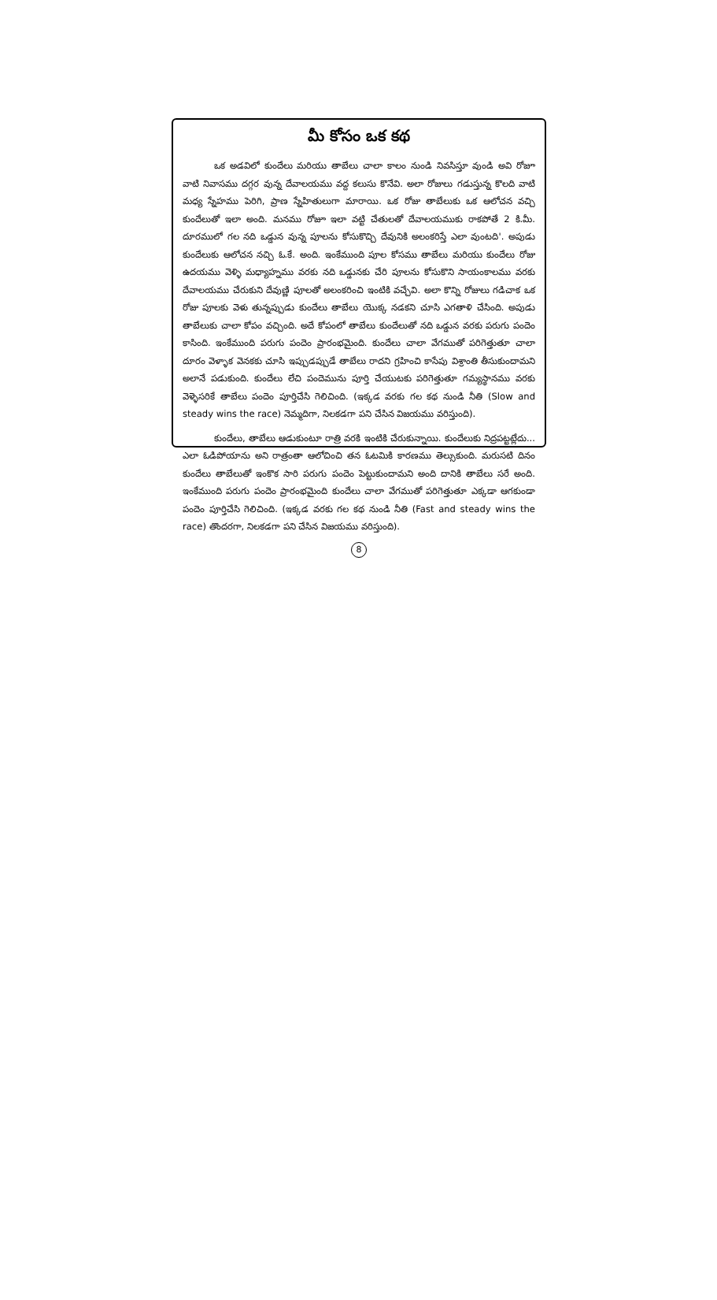మీ కోసం ఒక కథ
ఒక అడవిలో కుందేలు మరియు తాబేలు చాలా కాలం నుండి నివసిస్తూ వుండి అవి రోజూ వాటి నివాసము దగ్గర వున్న దేవాలయము వద్ద కలుసు కొనేవి. అలా రోజులు గడుస్తున్న కొలది వాటి మధ్య స్నేహము పెరిగి, ప్రాణ స్నేహితులుగా మారాయి. ఒక రోజు తాబేలుకు ఒక ఆలోచన వచ్చి కుందేలుతో ఇలా అంది. మనము రోజూ ఇలా వట్టి చేతులతో దేవాలయముకు రాకపోతే 2 కి.మీ. దూరములో గల నది ఒడ్డున వున్న పూలను కోసుకొచ్చి దేవునికి అలంకరిస్తే ఎలా వుంటది'. అపుడు కుందేలుకు ఆలోచన నచ్చి ఓ.కే. అంది. ఇంకేముంది పూల కోసము తాబేలు మరియు కుందేలు రోజు ఉదయము వెళ్ళి మధ్యాహ్నము వరకు నది ఒడ్డునకు చేరి పూలను కోసుకొని సాయంకాలము వరకు దేవాలయము చేరుకుని దేవుణ్ణి పూలతో అలంకరించి ఇంటికి వచ్చేవి. అలా కొన్ని రోజులు గడిచాక ఒక రోజు పూలకు వెళు తున్నప్పుడు కుందేలు తాబేలు యొక్క నడకని చూసి ఎగతాళి చేసింది. అపుడు తాబేలుకు చాలా కోపం వచ్చింది. అదే కోపంలో తాబేలు కుందేలుతో నది ఒడ్డున వరకు పరుగు పందెం కాసింది. ఇంకేముంది పరుగు పందెం ప్రారంభమైంది. కుందేలు చాలా వేగముతో పరిగెత్తుతూ చాలా దూరం వెళ్ళాక వెనకకు చూసి ఇప్పుడప్పుడే తాబేలు రాదని గ్రహించి కాసేపు విశ్రాంతి తీసుకుందామని అలానే పడుకుంది. కుందేలు లేచి పందెమును పూర్తి చేయుటకు పరిగెత్తుతూ గమ్యస్థానము వరకు వెళ్ళెసరికే తాబేలు పందెం పూర్తిచేసి గెలిచింది. (ఇక్కడ వరకు గల కథ నుండి నీతి (Slow and steady wins the race) నెమ్మదిగా, నిలకడగా పని చేసిన విజయము వరిస్తుంది).
కుందేలు, తాబేలు ఆడుకుంటూ రాత్రి వరకి ఇంటికి చేరుకున్నాయి. కుందేలుకు నిద్రపట్టట్లేదు... ఎలా ఓడిపోయాను అని రాత్రంతా ఆలోచించి తన ఓటమికి కారణము తెల్సుకుంది. మరుసటి దినం కుందేలు తాబేలుతో ఇంకొక సారి పరుగు పందెం పెట్టుకుందామని అంది దానికి తాబేలు సరే అంది. ఇంకేముంది పరుగు పందెం ప్రారంభమైంది కుందేలు చాలా వేగముతో పరిగెత్తుతూ ఎక్కడా ఆగకుండా పందెం పూర్తిచేసి గెలిచింది. (ఇక్కడ వరకు గల కథ నుండి నీతి (Fast and steady wins the race) తొందరగా, నిలకడగా పని చేసిన విజయము వరిస్తుంది).
8